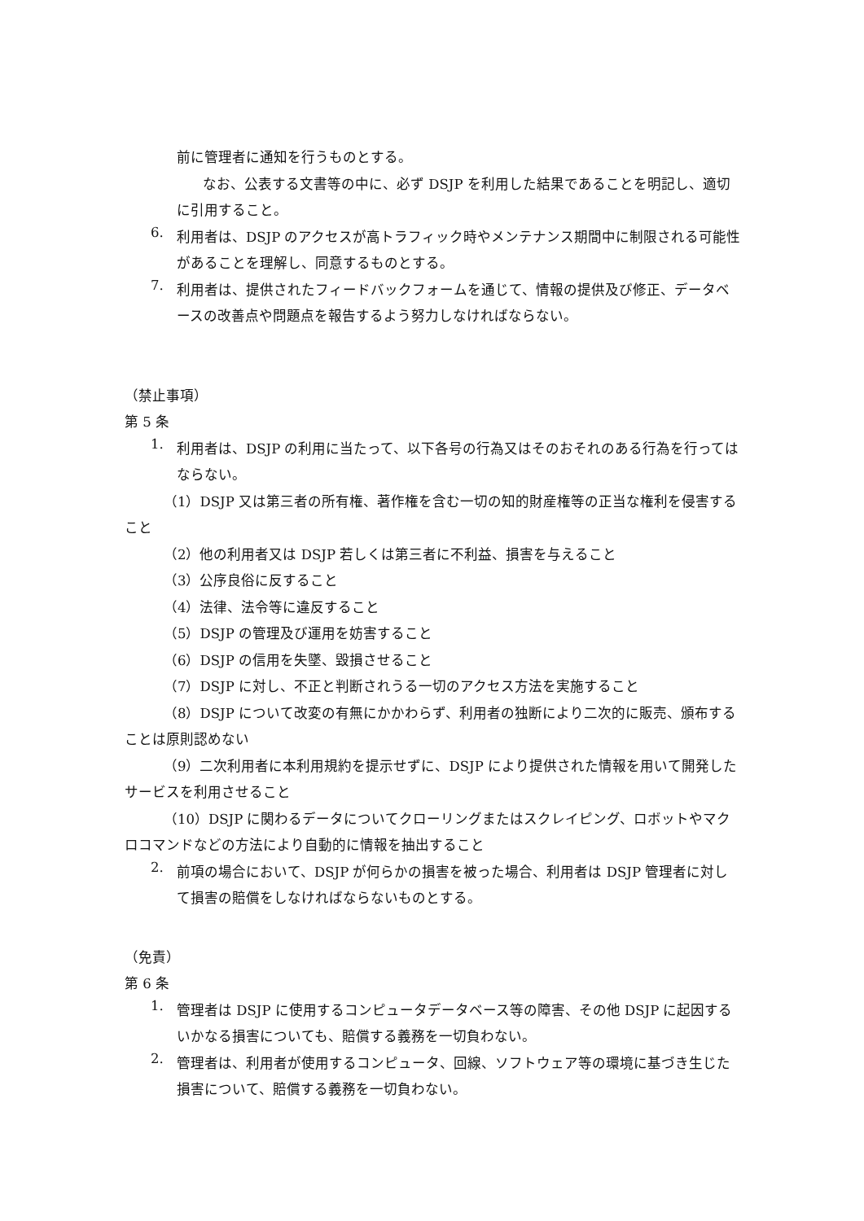前に管理者に通知を行うものとする。
なお、公表する文書等の中に、必ず DSJP を利用した結果であることを明記し、適切に引用すること。
6.
利用者は、DSJP のアクセスが高トラフィック時やメンテナンス期間中に制限される可能性があることを理解し、同意するものとする。
7.
利用者は、提供されたフィードバックフォームを通じて、情報の提供及び修正、データベースの改善点や問題点を報告するよう努力しなければならない。
（禁止事項）
第 5 条
1.
利用者は、DSJP の利用に当たって、以下各号の行為又はそのおそれのある行為を行ってはならない。
（1）DSJP 又は第三者の所有権、著作権を含む一切の知的財産権等の正当な権利を侵害すること
（2）他の利用者又は DSJP 若しくは第三者に不利益、損害を与えること
（3）公序良俗に反すること
（4）法律、法令等に違反すること
（5）DSJP の管理及び運用を妨害すること
（6）DSJP の信用を失墜、毀損させること
（7）DSJP に対し、不正と判断されうる一切のアクセス方法を実施すること
（8）DSJP について改変の有無にかかわらず、利用者の独断により二次的に販売、頒布することは原則認めない
（9）二次利用者に本利用規約を提示せずに、DSJP により提供された情報を用いて開発したサービスを利用させること
（10）DSJP に関わるデータについてクローリングまたはスクレイピング、ロボットやマクロコマンドなどの方法により自動的に情報を抽出すること
2.
前項の場合において、DSJP が何らかの損害を被った場合、利用者は DSJP 管理者に対して損害の賠償をしなければならないものとする。
（免責）
第 6 条
1.
管理者は DSJP に使用するコンピュータデータベース等の障害、その他 DSJP に起因するいかなる損害についても、賠償する義務を一切負わない。
2.
管理者は、利用者が使用するコンピュータ、回線、ソフトウェア等の環境に基づき生じた損害について、賠償する義務を一切負わない。